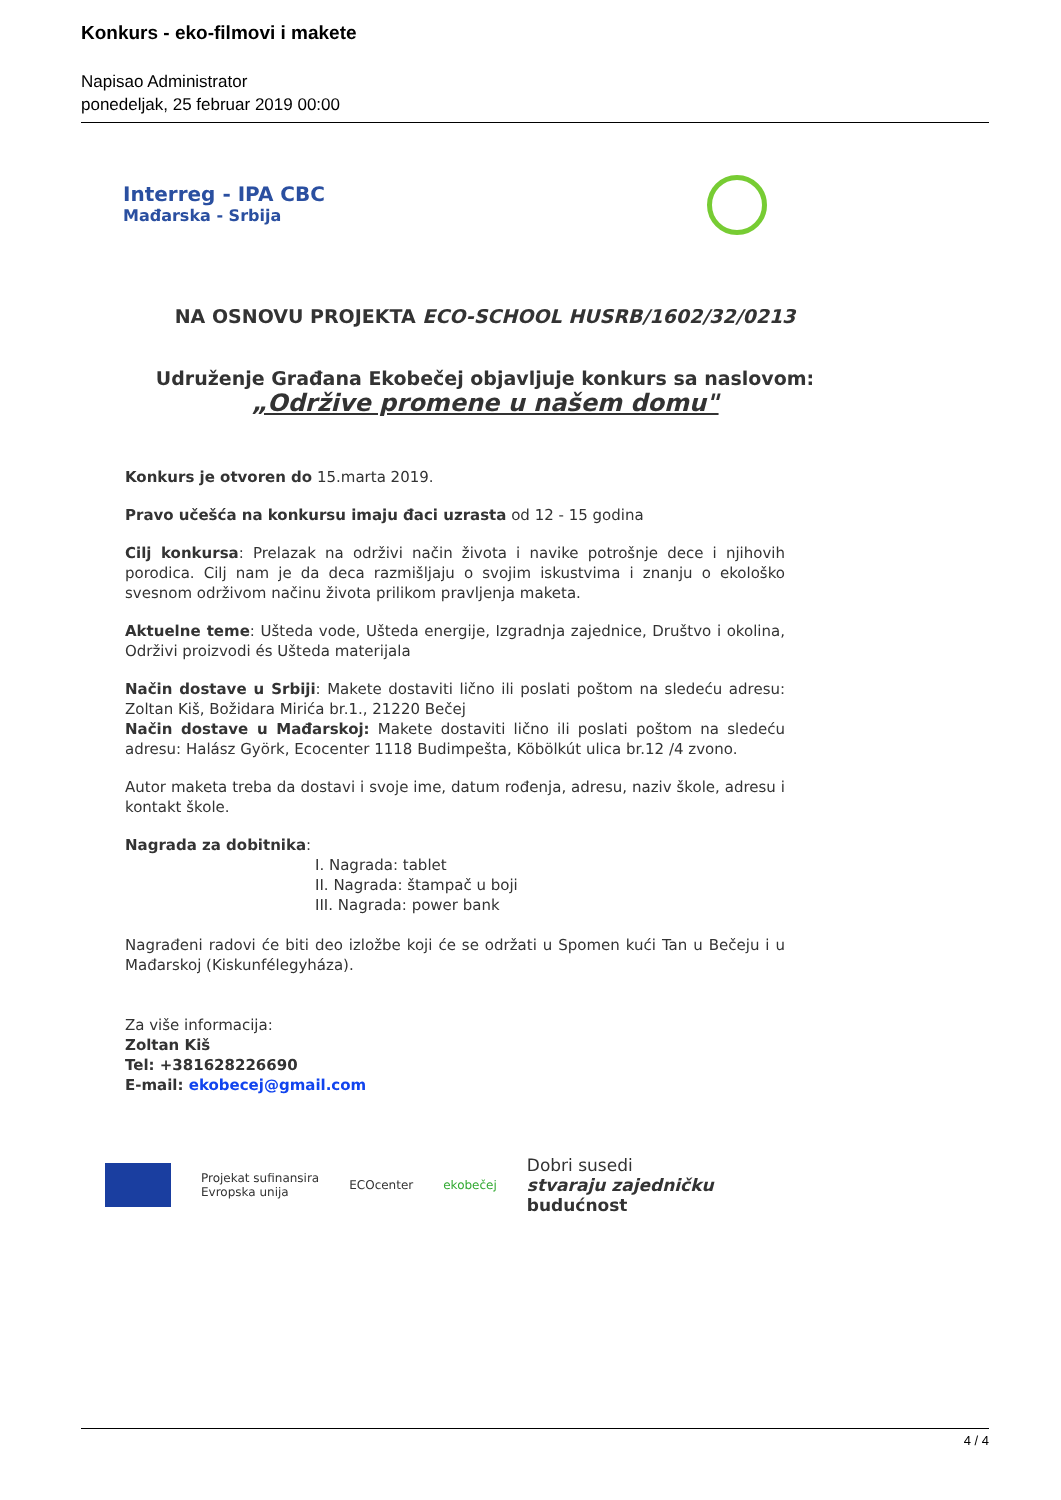Konkurs - eko-filmovi i makete
Napisao Administrator
ponedeljak, 25 februar 2019 00:00
Interreg - IPA CBC
Mađarska - Srbija
NA OSNOVU PROJEKTA ECO-SCHOOL HUSRB/1602/32/0213
Udruženje Građana Ekobečej objavljuje konkurs sa naslovom:
„Održive promene u našem domu"
Konkurs je otvoren do 15.marta 2019.
Pravo učešća na konkursu imaju đaci uzrasta od 12 - 15 godina
Cilj konkursa: Prelazak na održivi način života i navike potrošnje dece i njihovih porodica. Cilj nam je da deca razmišljaju o svojim iskustvima i znanju o ekološko svesnom održivom načinu života prilikom pravljenja maketa.
Aktuelne teme: Ušteda vode, Ušteda energije, Izgradnja zajednice, Društvo i okolina, Održivi proizvodi és Ušteda materijala
Način dostave u Srbiji: Makete dostaviti lično ili poslati poštom na sledeću adresu: Zoltan Kiš, Božidara Mirića br.1., 21220 Bečej
Način dostave u Mađarskoj: Makete dostaviti lično ili poslati poštom na sledeću adresu: Halász Györk, Ecocenter 1118 Budimpešta, Köbölkút ulica br.12 /4 zvono.
Autor maketa treba da dostavi i svoje ime, datum rođenja, adresu, naziv škole, adresu i kontakt škole.
Nagrada za dobitnika:
I. Nagrada: tablet
II. Nagrada: štampač u boji
III. Nagrada: power bank
Nagrađeni radovi će biti deo izložbe koji će se održati u Spomen kući Tan u Bečeju i u Mađarskoj (Kiskunfélegyháza).
Za više informacija:
Zoltan Kiš
Tel: +381628226690
E-mail: ekobecej@gmail.com
Projekat sufinansira
Evropska unija
ECOcenter ekobečej
Dobri susedi
stvaraju zajedničku
budućnost
4 / 4